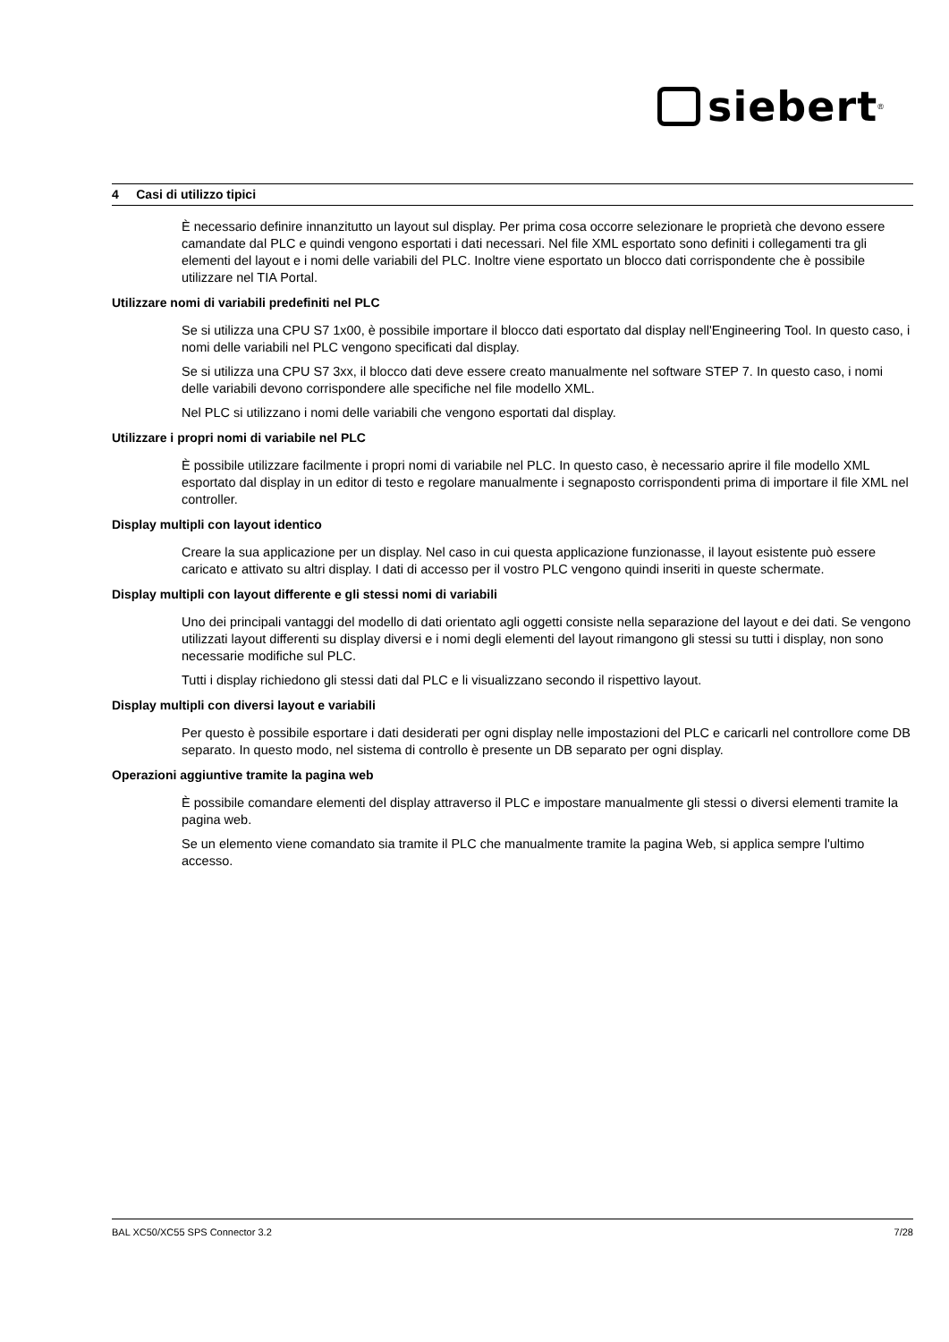siebert<sup>®</sup>
4 Casi di utilizzo tipici
È necessario definire innanzitutto un layout sul display. Per prima cosa occorre selezionare le proprietà che devono essere camandate dal PLC e quindi vengono esportati i dati necessari. Nel file XML esportato sono definiti i collegamenti tra gli elementi del layout e i nomi delle variabili del PLC. Inoltre viene esportato un blocco dati corrispondente che è possibile utilizzare nel TIA Portal.
Utilizzare nomi di variabili predefiniti nel PLC
Se si utilizza una CPU S7 1x00, è possibile importare il blocco dati esportato dal display nell'Engineering Tool. In questo caso, i nomi delle variabili nel PLC vengono specificati dal display.
Se si utilizza una CPU S7 3xx, il blocco dati deve essere creato manualmente nel software STEP 7. In questo caso, i nomi delle variabili devono corrispondere alle specifiche nel file modello XML.
Nel PLC si utilizzano i nomi delle variabili che vengono esportati dal display.
Utilizzare i propri nomi di variabile nel PLC
È possibile utilizzare facilmente i propri nomi di variabile nel PLC. In questo caso, è necessario aprire il file modello XML esportato dal display in un editor di testo e regolare manualmente i segnaposto corrispondenti prima di importare il file XML nel controller.
Display multipli con layout identico
Creare la sua applicazione per un display. Nel caso in cui questa applicazione funzionasse, il layout esistente può essere caricato e attivato su altri display. I dati di accesso per il vostro PLC vengono quindi inseriti in queste schermate.
Display multipli con layout differente e gli stessi nomi di variabili
Uno dei principali vantaggi del modello di dati orientato agli oggetti consiste nella separazione del layout e dei dati. Se vengono utilizzati layout differenti su display diversi e i nomi degli elementi del layout rimangono gli stessi su tutti i display, non sono necessarie modifiche sul PLC.
Tutti i display richiedono gli stessi dati dal PLC e li visualizzano secondo il rispettivo layout.
Display multipli con diversi layout e variabili
Per questo è possibile esportare i dati desiderati per ogni display nelle impostazioni del PLC e caricarli nel controllore come DB separato. In questo modo, nel sistema di controllo è presente un DB separato per ogni display.
Operazioni aggiuntive tramite la pagina web
È possibile comandare elementi del display attraverso il PLC e impostare manualmente gli stessi o diversi elementi tramite la pagina web.
Se un elemento viene comandato sia tramite il PLC che manualmente tramite la pagina Web, si applica sempre l'ultimo accesso.
BAL XC50/XC55 SPS Connector 3.2 7/28